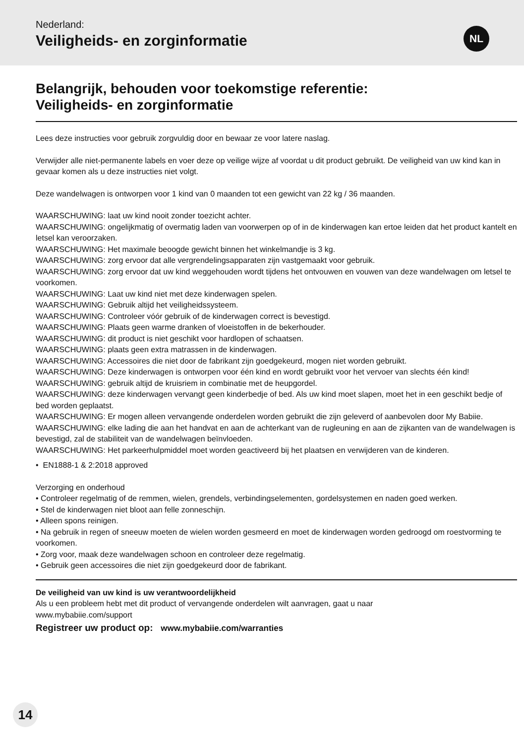Nederland:
Veiligheids- en zorginformatie
NL
Belangrijk, behouden voor toekomstige referentie:
Veiligheids- en zorginformatie
Lees deze instructies voor gebruik zorgvuldig door en bewaar ze voor latere naslag.
Verwijder alle niet-permanente labels en voer deze op veilige wijze af voordat u dit product gebruikt. De veiligheid van uw kind kan in gevaar komen als u deze instructies niet volgt.
Deze wandelwagen is ontworpen voor 1 kind van 0 maanden tot een gewicht van 22 kg / 36 maanden.
WAARSCHUWING: laat uw kind nooit zonder toezicht achter.
WAARSCHUWING: ongelijkmatig of overmatig laden van voorwerpen op of in de kinderwagen kan ertoe leiden dat het product kantelt en letsel kan veroorzaken.
WAARSCHUWING: Het maximale beoogde gewicht binnen het winkelmandje is 3 kg.
WAARSCHUWING: zorg ervoor dat alle vergrendelingsapparaten zijn vastgemaakt voor gebruik.
WAARSCHUWING: zorg ervoor dat uw kind weggehouden wordt tijdens het ontvouwen en vouwen van deze wandelwagen om letsel te voorkomen.
WAARSCHUWING: Laat uw kind niet met deze kinderwagen spelen.
WAARSCHUWING: Gebruik altijd het veiligheidssysteem.
WAARSCHUWING: Controleer vóór gebruik of de kinderwagen correct is bevestigd.
WAARSCHUWING: Plaats geen warme dranken of vloeistoffen in de bekerhouder.
WAARSCHUWING: dit product is niet geschikt voor hardlopen of schaatsen.
WAARSCHUWING: plaats geen extra matrassen in de kinderwagen.
WAARSCHUWING: Accessoires die niet door de fabrikant zijn goedgekeurd, mogen niet worden gebruikt.
WAARSCHUWING: Deze kinderwagen is ontworpen voor één kind en wordt gebruikt voor het vervoer van slechts één kind!
WAARSCHUWING: gebruik altijd de kruisriem in combinatie met de heupgordel.
WAARSCHUWING: deze kinderwagen vervangt geen kinderbedje of bed. Als uw kind moet slapen, moet het in een geschikt bedje of bed worden geplaatst.
WAARSCHUWING: Er mogen alleen vervangende onderdelen worden gebruikt die zijn geleverd of aanbevolen door My Babiie.
WAARSCHUWING: elke lading die aan het handvat en aan de achterkant van de rugleuning en aan de zijkanten van de wandelwagen is bevestigd, zal de stabiliteit van de wandelwagen beïnvloeden.
WAARSCHUWING: Het parkeerhulpmiddel moet worden geactiveerd bij het plaatsen en verwijderen van de kinderen.
• EN1888-1 & 2:2018 approved
Verzorging en onderhoud
• Controleer regelmatig of de remmen, wielen, grendels, verbindingselementen, gordelsystemen en naden goed werken.
• Stel de kinderwagen niet bloot aan felle zonneschijn.
• Alleen spons reinigen.
• Na gebruik in regen of sneeuw moeten de wielen worden gesmeerd en moet de kinderwagen worden gedroogd om roestvorming te voorkomen.
• Zorg voor, maak deze wandelwagen schoon en controleer deze regelmatig.
• Gebruik geen accessoires die niet zijn goedgekeurd door de fabrikant.
De veiligheid van uw kind is uw verantwoordelijkheid
Als u een probleem hebt met dit product of vervangende onderdelen wilt aanvragen, gaat u naar
www.mybabiie.com/support
Registreer uw product op: www.mybabiie.com/warranties
14